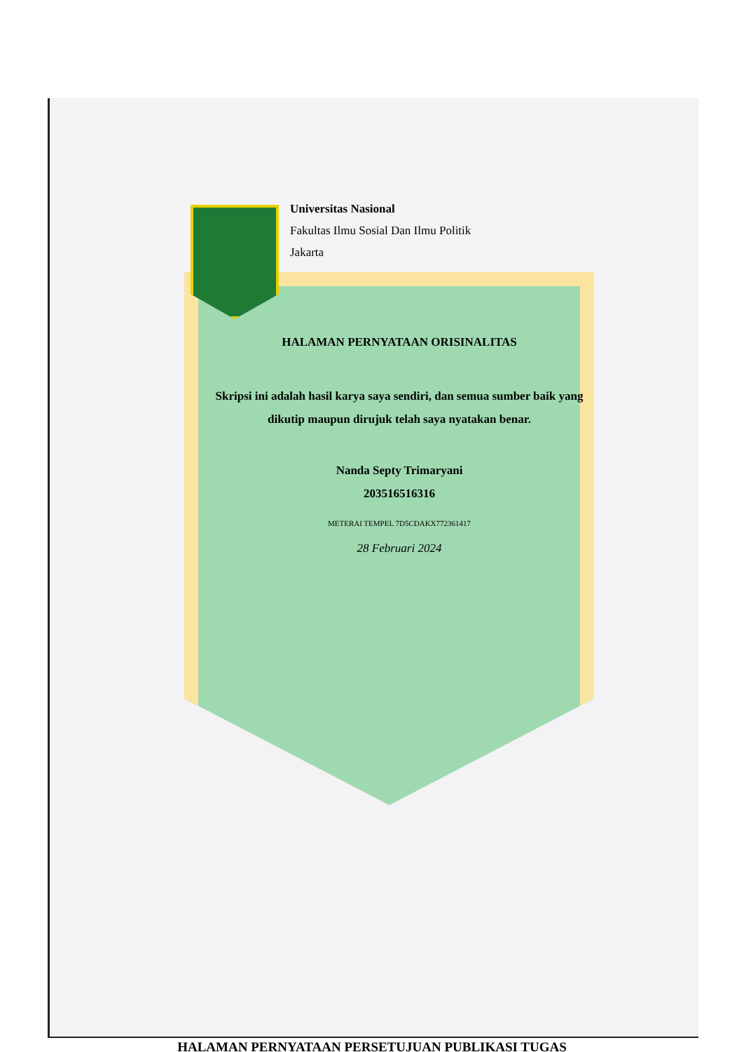Universitas Nasional
Fakultas Ilmu Sosial Dan Ilmu Politik
Jakarta
HALAMAN PERNYATAAN ORISINALITAS
Skripsi ini adalah hasil karya saya sendiri, dan semua sumber baik yang
dikutip maupun dirujuk telah saya nyatakan benar.
Nanda Septy Trimaryani
203516516316
METERAI TEMPEL 7D5CDAKX772361417
28 Februari 2024
HALAMAN PERNYATAAN PERSETUJUAN PUBLIKASI TUGAS